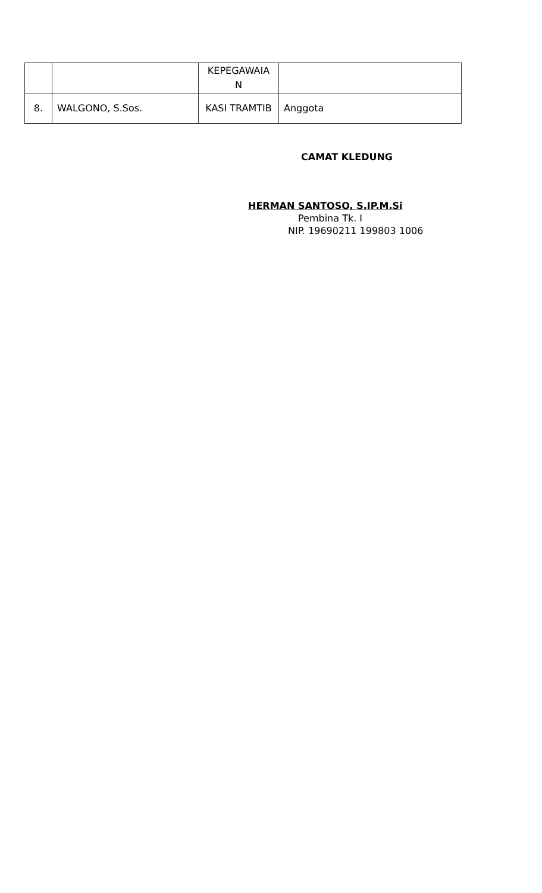| | | KEPEGAWAIA N | |
| 8. | WALGONO, S.Sos. | KASI TRAMTIB | Anggota |
CAMAT KLEDUNG
HERMAN SANTOSO, S.IP.M.Si
Pembina Tk. I
NIP. 19690211 199803 1006